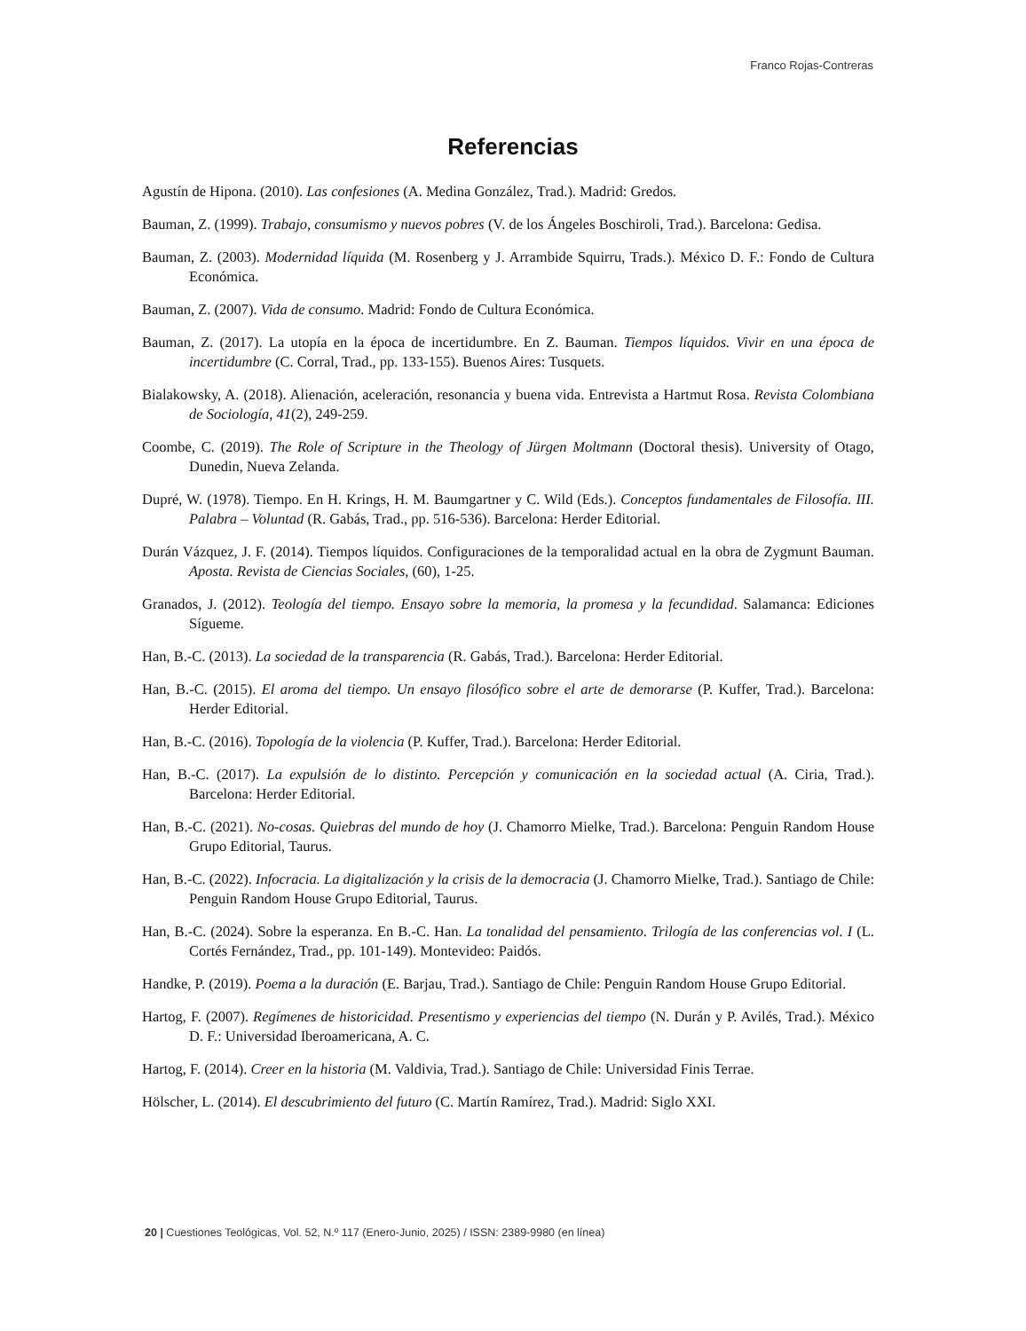Franco Rojas-Contreras
Referencias
Agustín de Hipona. (2010). Las confesiones (A. Medina González, Trad.). Madrid: Gredos.
Bauman, Z. (1999). Trabajo, consumismo y nuevos pobres (V. de los Ángeles Boschiroli, Trad.). Barcelona: Gedisa.
Bauman, Z. (2003). Modernidad líquida (M. Rosenberg y J. Arrambide Squirru, Trads.). México D. F.: Fondo de Cultura Económica.
Bauman, Z. (2007). Vida de consumo. Madrid: Fondo de Cultura Económica.
Bauman, Z. (2017). La utopía en la época de incertidumbre. En Z. Bauman. Tiempos líquidos. Vivir en una época de incertidumbre (C. Corral, Trad., pp. 133-155). Buenos Aires: Tusquets.
Bialakowsky, A. (2018). Alienación, aceleración, resonancia y buena vida. Entrevista a Hartmut Rosa. Revista Colombiana de Sociología, 41(2), 249-259.
Coombe, C. (2019). The Role of Scripture in the Theology of Jürgen Moltmann (Doctoral thesis). University of Otago, Dunedin, Nueva Zelanda.
Dupré, W. (1978). Tiempo. En H. Krings, H. M. Baumgartner y C. Wild (Eds.). Conceptos fundamentales de Filosofía. III. Palabra – Voluntad (R. Gabás, Trad., pp. 516-536). Barcelona: Herder Editorial.
Durán Vázquez, J. F. (2014). Tiempos líquidos. Configuraciones de la temporalidad actual en la obra de Zygmunt Bauman. Aposta. Revista de Ciencias Sociales, (60), 1-25.
Granados, J. (2012). Teología del tiempo. Ensayo sobre la memoria, la promesa y la fecundidad. Salamanca: Ediciones Sígueme.
Han, B.-C. (2013). La sociedad de la transparencia (R. Gabás, Trad.). Barcelona: Herder Editorial.
Han, B.-C. (2015). El aroma del tiempo. Un ensayo filosófico sobre el arte de demorarse (P. Kuffer, Trad.). Barcelona: Herder Editorial.
Han, B.-C. (2016). Topología de la violencia (P. Kuffer, Trad.). Barcelona: Herder Editorial.
Han, B.-C. (2017). La expulsión de lo distinto. Percepción y comunicación en la sociedad actual (A. Ciria, Trad.). Barcelona: Herder Editorial.
Han, B.-C. (2021). No-cosas. Quiebras del mundo de hoy (J. Chamorro Mielke, Trad.). Barcelona: Penguin Random House Grupo Editorial, Taurus.
Han, B.-C. (2022). Infocracia. La digitalización y la crisis de la democracia (J. Chamorro Mielke, Trad.). Santiago de Chile: Penguin Random House Grupo Editorial, Taurus.
Han, B.-C. (2024). Sobre la esperanza. En B.-C. Han. La tonalidad del pensamiento. Trilogía de las conferencias vol. I (L. Cortés Fernández, Trad., pp. 101-149). Montevideo: Paidós.
Handke, P. (2019). Poema a la duración (E. Barjau, Trad.). Santiago de Chile: Penguin Random House Grupo Editorial.
Hartog, F. (2007). Regímenes de historicidad. Presentismo y experiencias del tiempo (N. Durán y P. Avilés, Trad.). México D. F.: Universidad Iberoamericana, A. C.
Hartog, F. (2014). Creer en la historia (M. Valdivia, Trad.). Santiago de Chile: Universidad Finis Terrae.
Hölscher, L. (2014). El descubrimiento del futuro (C. Martín Ramírez, Trad.). Madrid: Siglo XXI.
20 | Cuestiones Teológicas, Vol. 52, N.º 117 (Enero-Junio, 2025) / ISSN: 2389-9980 (en línea)